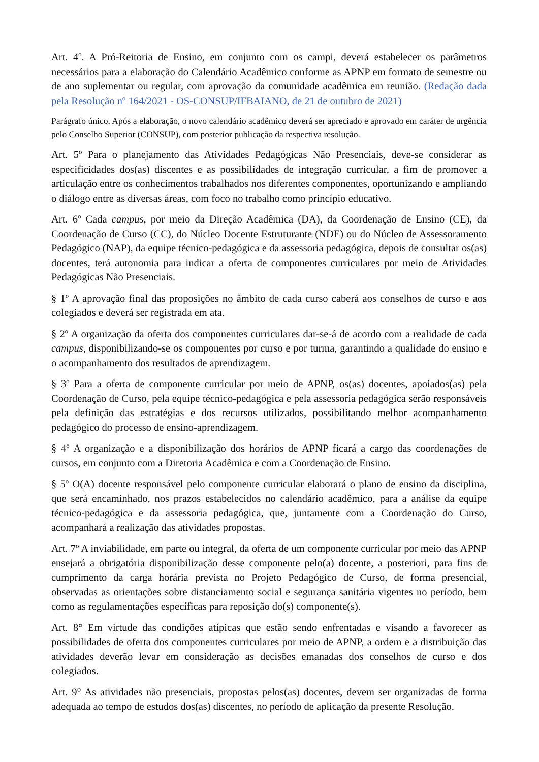Art. 4º. A Pró-Reitoria de Ensino, em conjunto com os campi, deverá estabelecer os parâmetros necessários para a elaboração do Calendário Acadêmico conforme as APNP em formato de semestre ou de ano suplementar ou regular, com aprovação da comunidade acadêmica em reunião. (Redação dada pela Resolução nº 164/2021 - OS-CONSUP/IFBAIANO, de 21 de outubro de 2021)
Parágrafo único. Após a elaboração, o novo calendário acadêmico deverá ser apreciado e aprovado em caráter de urgência pelo Conselho Superior (CONSUP), com posterior publicação da respectiva resolução.
Art. 5º Para o planejamento das Atividades Pedagógicas Não Presenciais, deve-se considerar as especificidades dos(as) discentes e as possibilidades de integração curricular, a fim de promover a articulação entre os conhecimentos trabalhados nos diferentes componentes, oportunizando e ampliando o diálogo entre as diversas áreas, com foco no trabalho como princípio educativo.
Art. 6º Cada campus, por meio da Direção Acadêmica (DA), da Coordenação de Ensino (CE), da Coordenação de Curso (CC), do Núcleo Docente Estruturante (NDE) ou do Núcleo de Assessoramento Pedagógico (NAP), da equipe técnico-pedagógica e da assessoria pedagógica, depois de consultar os(as) docentes, terá autonomia para indicar a oferta de componentes curriculares por meio de Atividades Pedagógicas Não Presenciais.
§ 1º A aprovação final das proposições no âmbito de cada curso caberá aos conselhos de curso e aos colegiados e deverá ser registrada em ata.
§ 2º A organização da oferta dos componentes curriculares dar-se-á de acordo com a realidade de cada campus, disponibilizando-se os componentes por curso e por turma, garantindo a qualidade do ensino e o acompanhamento dos resultados de aprendizagem.
§ 3º Para a oferta de componente curricular por meio de APNP, os(as) docentes, apoiados(as) pela Coordenação de Curso, pela equipe técnico-pedagógica e pela assessoria pedagógica serão responsáveis pela definição das estratégias e dos recursos utilizados, possibilitando melhor acompanhamento pedagógico do processo de ensino-aprendizagem.
§ 4º A organização e a disponibilização dos horários de APNP ficará a cargo das coordenações de cursos, em conjunto com a Diretoria Acadêmica e com a Coordenação de Ensino.
§ 5º O(A) docente responsável pelo componente curricular elaborará o plano de ensino da disciplina, que será encaminhado, nos prazos estabelecidos no calendário acadêmico, para a análise da equipe técnico-pedagógica e da assessoria pedagógica, que, juntamente com a Coordenação do Curso, acompanhará a realização das atividades propostas.
Art. 7º A inviabilidade, em parte ou integral, da oferta de um componente curricular por meio das APNP ensejará a obrigatória disponibilização desse componente pelo(a) docente, a posteriori, para fins de cumprimento da carga horária prevista no Projeto Pedagógico de Curso, de forma presencial, observadas as orientações sobre distanciamento social e segurança sanitária vigentes no período, bem como as regulamentações específicas para reposição do(s) componente(s).
Art. 8° Em virtude das condições atípicas que estão sendo enfrentadas e visando a favorecer as possibilidades de oferta dos componentes curriculares por meio de APNP, a ordem e a distribuição das atividades deverão levar em consideração as decisões emanadas dos conselhos de curso e dos colegiados.
Art. 9° As atividades não presenciais, propostas pelos(as) docentes, devem ser organizadas de forma adequada ao tempo de estudos dos(as) discentes, no período de aplicação da presente Resolução.